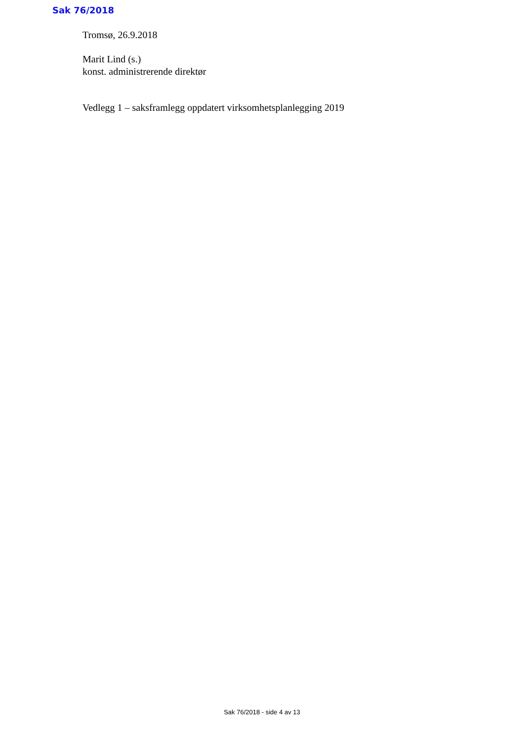Sak 76/2018
Tromsø, 26.9.2018
Marit Lind (s.)
konst. administrerende direktør
Vedlegg 1 – saksframlegg oppdatert virksomhetsplanlegging 2019
Sak 76/2018 - side 4 av 13